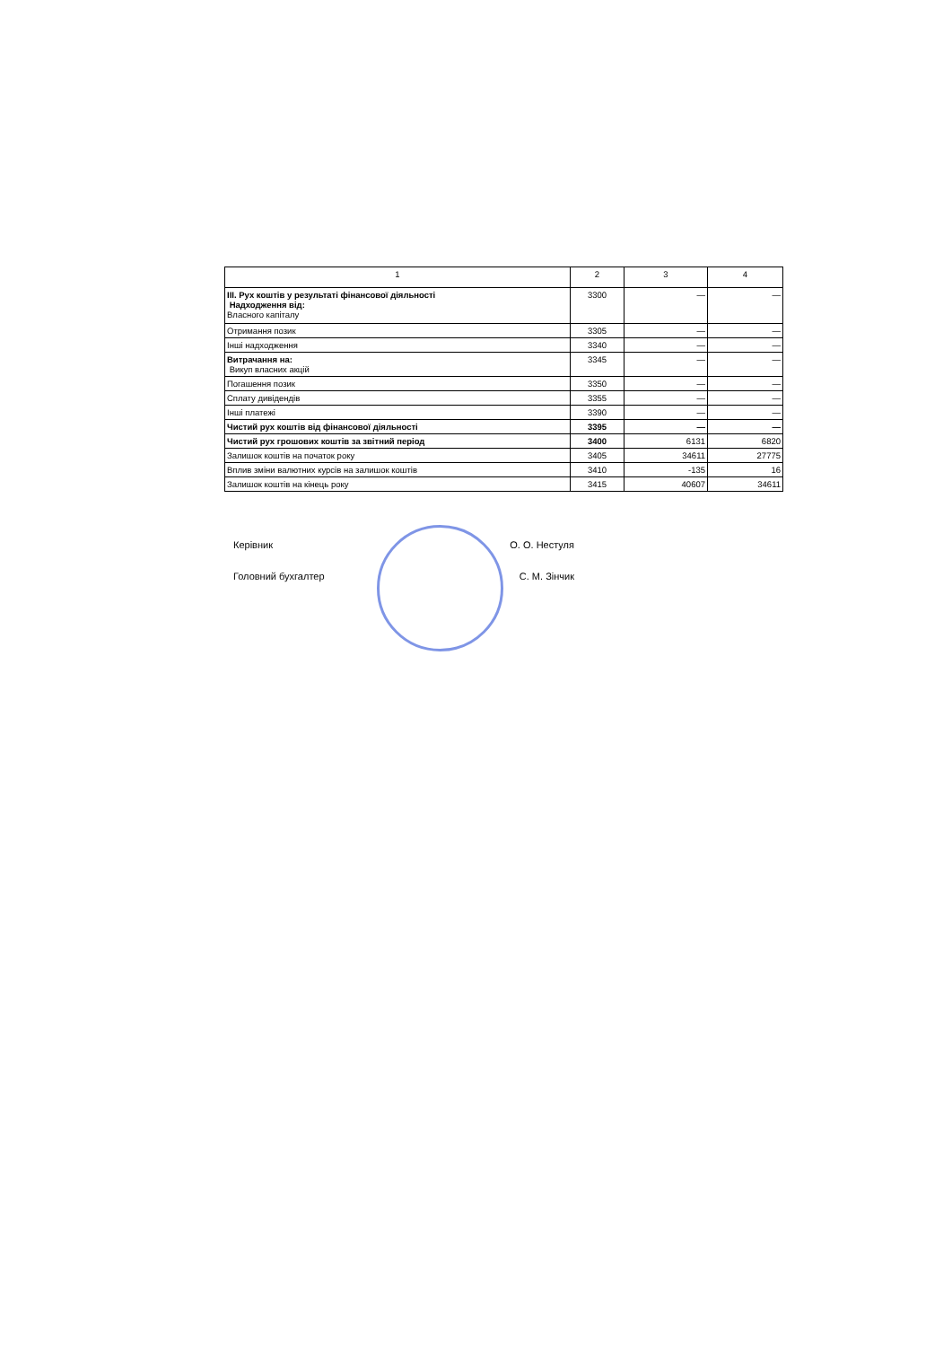| 1 | 2 | 3 | 4 |
| --- | --- | --- | --- |
| III. Рух коштів у результаті фінансової діяльності Надходження від: Власного капіталу | 3300 | — | — |
| Отримання позик | 3305 | — | — |
| Інші надходження | 3340 | — | — |
| Витрачання на: Викуп власних акцій | 3345 | — | — |
| Погашення позик | 3350 | — | — |
| Сплату дивідендів | 3355 | — | — |
| Інші платежі | 3390 | — | — |
| Чистий рух коштів від фінансової діяльності | 3395 | — | — |
| Чистий рух грошових коштів за звітний період | 3400 | 6131 | 6820 |
| Залишок коштів на початок року | 3405 | 34611 | 27775 |
| Вплив зміни валютних курсів на залишок коштів | 3410 | -135 | 16 |
| Залишок коштів на кінець року | 3415 | 40607 | 34611 |
Керівник О. О. Нестуля
Головний бухгалтер С. М. Зінчик